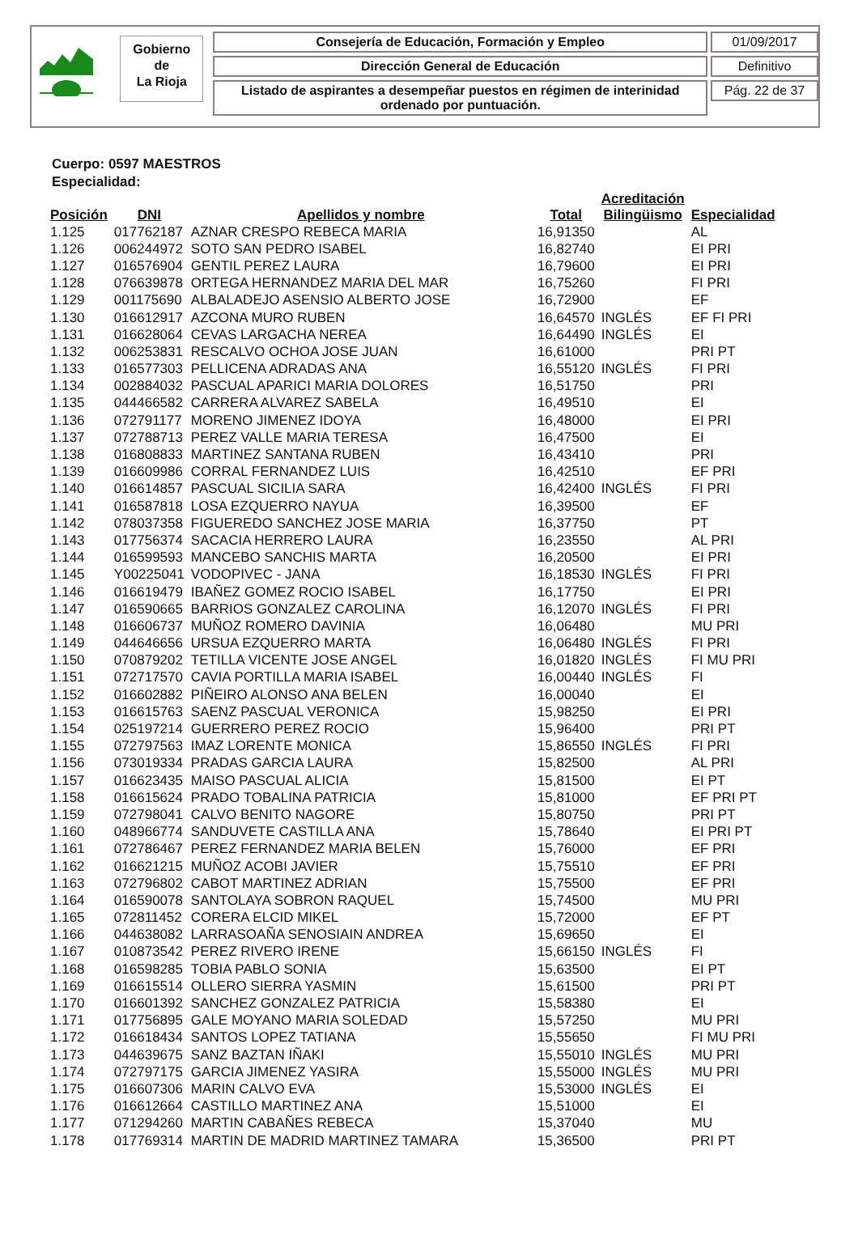Gobierno
de
La Rioja
Consejería de Educación, Formación y Empleo
Dirección General de Educación
Listado de aspirantes a desempeñar puestos en régimen de interinidad ordenado por puntuación.
01/09/2017
Definitivo
Pág. 22 de 37
Cuerpo: 0597 MAESTROS
Especialidad:
| Posición | DNI | Apellidos y nombre | Total | Acreditación Bilingüismo | Especialidad |
| --- | --- | --- | --- | --- | --- |
| 1.125 | 017762187 | AZNAR CRESPO REBECA MARIA | 16,91350 | | AL |
| 1.126 | 006244972 | SOTO SAN PEDRO ISABEL | 16,82740 | | EI PRI |
| 1.127 | 016576904 | GENTIL PEREZ LAURA | 16,79600 | | EI PRI |
| 1.128 | 076639878 | ORTEGA HERNANDEZ MARIA DEL MAR | 16,75260 | | FI PRI |
| 1.129 | 001175690 | ALBALADEJO ASENSIO ALBERTO JOSE | 16,72900 | | EF |
| 1.130 | 016612917 | AZCONA MURO RUBEN | 16,64570 | INGLÉS | EF FI PRI |
| 1.131 | 016628064 | CEVAS LARGACHA NEREA | 16,64490 | INGLÉS | EI |
| 1.132 | 006253831 | RESCALVO OCHOA JOSE JUAN | 16,61000 | | PRI PT |
| 1.133 | 016577303 | PELLICENA ADRADAS ANA | 16,55120 | INGLÉS | FI PRI |
| 1.134 | 002884032 | PASCUAL APARICI MARIA DOLORES | 16,51750 | | PRI |
| 1.135 | 044466582 | CARRERA ALVAREZ SABELA | 16,49510 | | EI |
| 1.136 | 072791177 | MORENO JIMENEZ IDOYA | 16,48000 | | EI PRI |
| 1.137 | 072788713 | PEREZ VALLE MARIA TERESA | 16,47500 | | EI |
| 1.138 | 016808833 | MARTINEZ SANTANA RUBEN | 16,43410 | | PRI |
| 1.139 | 016609986 | CORRAL FERNANDEZ LUIS | 16,42510 | | EF PRI |
| 1.140 | 016614857 | PASCUAL SICILIA SARA | 16,42400 | INGLÉS | FI PRI |
| 1.141 | 016587818 | LOSA EZQUERRO NAYUA | 16,39500 | | EF |
| 1.142 | 078037358 | FIGUEREDO SANCHEZ JOSE MARIA | 16,37750 | | PT |
| 1.143 | 017756374 | SACACIA HERRERO LAURA | 16,23550 | | AL PRI |
| 1.144 | 016599593 | MANCEBO SANCHIS MARTA | 16,20500 | | EI PRI |
| 1.145 | Y00225041 | VODOPIVEC - JANA | 16,18530 | INGLÉS | FI PRI |
| 1.146 | 016619479 | IBAÑEZ GOMEZ ROCIO ISABEL | 16,17750 | | EI PRI |
| 1.147 | 016590665 | BARRIOS GONZALEZ CAROLINA | 16,12070 | INGLÉS | FI PRI |
| 1.148 | 016606737 | MUÑOZ ROMERO DAVINIA | 16,06480 | | MU PRI |
| 1.149 | 044646656 | URSUA EZQUERRO MARTA | 16,06480 | INGLÉS | FI PRI |
| 1.150 | 070879202 | TETILLA VICENTE JOSE ANGEL | 16,01820 | INGLÉS | FI MU PRI |
| 1.151 | 072717570 | CAVIA PORTILLA MARIA ISABEL | 16,00440 | INGLÉS | FI |
| 1.152 | 016602882 | PIÑEIRO ALONSO ANA BELEN | 16,00040 | | EI |
| 1.153 | 016615763 | SAENZ PASCUAL VERONICA | 15,98250 | | EI PRI |
| 1.154 | 025197214 | GUERRERO PEREZ ROCIO | 15,96400 | | PRI PT |
| 1.155 | 072797563 | IMAZ LORENTE MONICA | 15,86550 | INGLÉS | FI PRI |
| 1.156 | 073019334 | PRADAS GARCIA LAURA | 15,82500 | | AL PRI |
| 1.157 | 016623435 | MAISO PASCUAL ALICIA | 15,81500 | | EI PT |
| 1.158 | 016615624 | PRADO TOBALINA PATRICIA | 15,81000 | | EF PRI PT |
| 1.159 | 072798041 | CALVO BENITO NAGORE | 15,80750 | | PRI PT |
| 1.160 | 048966774 | SANDUVETE CASTILLA ANA | 15,78640 | | EI PRI PT |
| 1.161 | 072786467 | PEREZ FERNANDEZ MARIA BELEN | 15,76000 | | EF PRI |
| 1.162 | 016621215 | MUÑOZ ACOBI JAVIER | 15,75510 | | EF PRI |
| 1.163 | 072796802 | CABOT MARTINEZ ADRIAN | 15,75500 | | EF PRI |
| 1.164 | 016590078 | SANTOLAYA SOBRON RAQUEL | 15,74500 | | MU PRI |
| 1.165 | 072811452 | CORERA ELCID MIKEL | 15,72000 | | EF PT |
| 1.166 | 044638082 | LARRASOAÑA SENOSIAIN ANDREA | 15,69650 | | EI |
| 1.167 | 010873542 | PEREZ RIVERO IRENE | 15,66150 | INGLÉS | FI |
| 1.168 | 016598285 | TOBIA PABLO SONIA | 15,63500 | | EI PT |
| 1.169 | 016615514 | OLLERO SIERRA YASMIN | 15,61500 | | PRI PT |
| 1.170 | 016601392 | SANCHEZ GONZALEZ PATRICIA | 15,58380 | | EI |
| 1.171 | 017756895 | GALE MOYANO MARIA SOLEDAD | 15,57250 | | MU PRI |
| 1.172 | 016618434 | SANTOS LOPEZ TATIANA | 15,55650 | | FI MU PRI |
| 1.173 | 044639675 | SANZ BAZTAN IÑAKI | 15,55010 | INGLÉS | MU PRI |
| 1.174 | 072797175 | GARCIA JIMENEZ YASIRA | 15,55000 | INGLÉS | MU PRI |
| 1.175 | 016607306 | MARIN CALVO EVA | 15,53000 | INGLÉS | EI |
| 1.176 | 016612664 | CASTILLO MARTINEZ ANA | 15,51000 | | EI |
| 1.177 | 071294260 | MARTIN CABAÑES REBECA | 15,37040 | | MU |
| 1.178 | 017769314 | MARTIN DE MADRID MARTINEZ TAMARA | 15,36500 | | PRI PT |